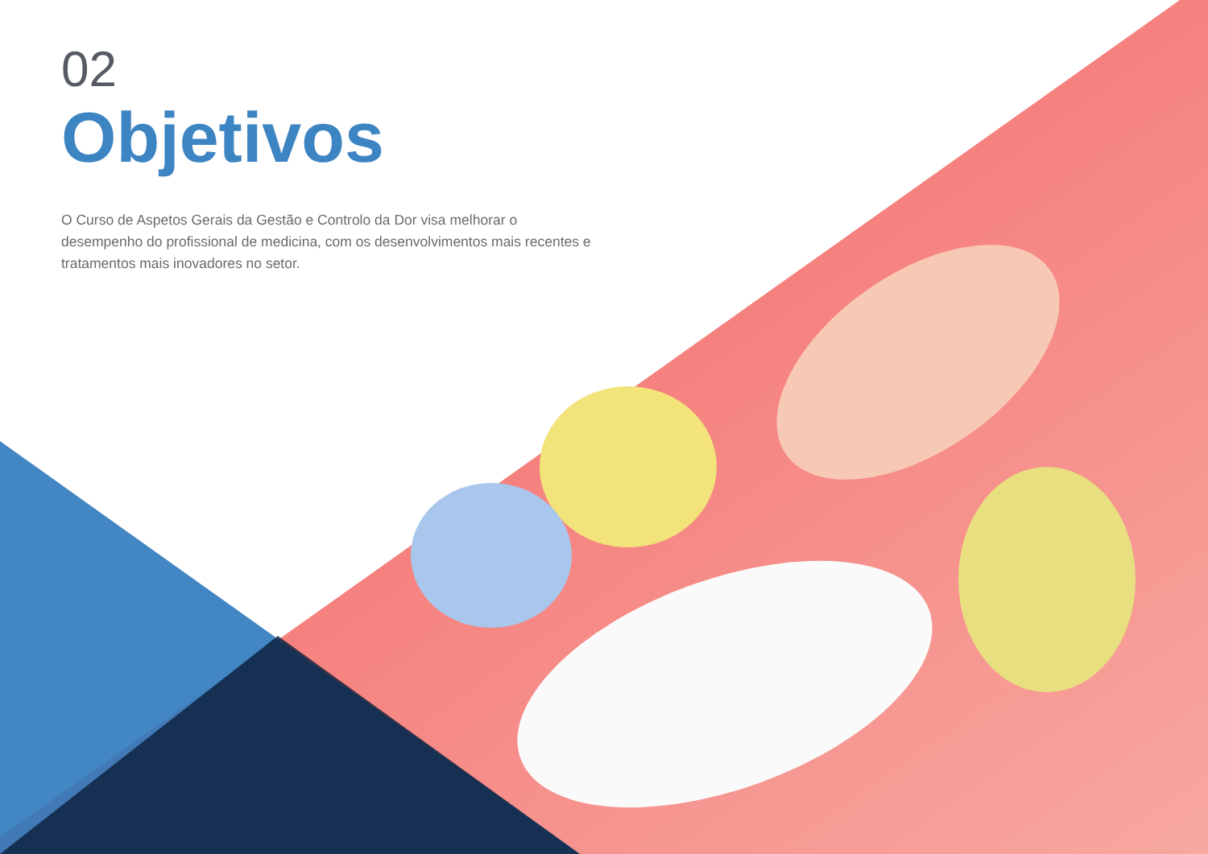02
Objetivos
O Curso de Aspetos Gerais da Gestão e Controlo da Dor visa melhorar o desempenho do profissional de medicina, com os desenvolvimentos mais recentes e tratamentos mais inovadores no setor.